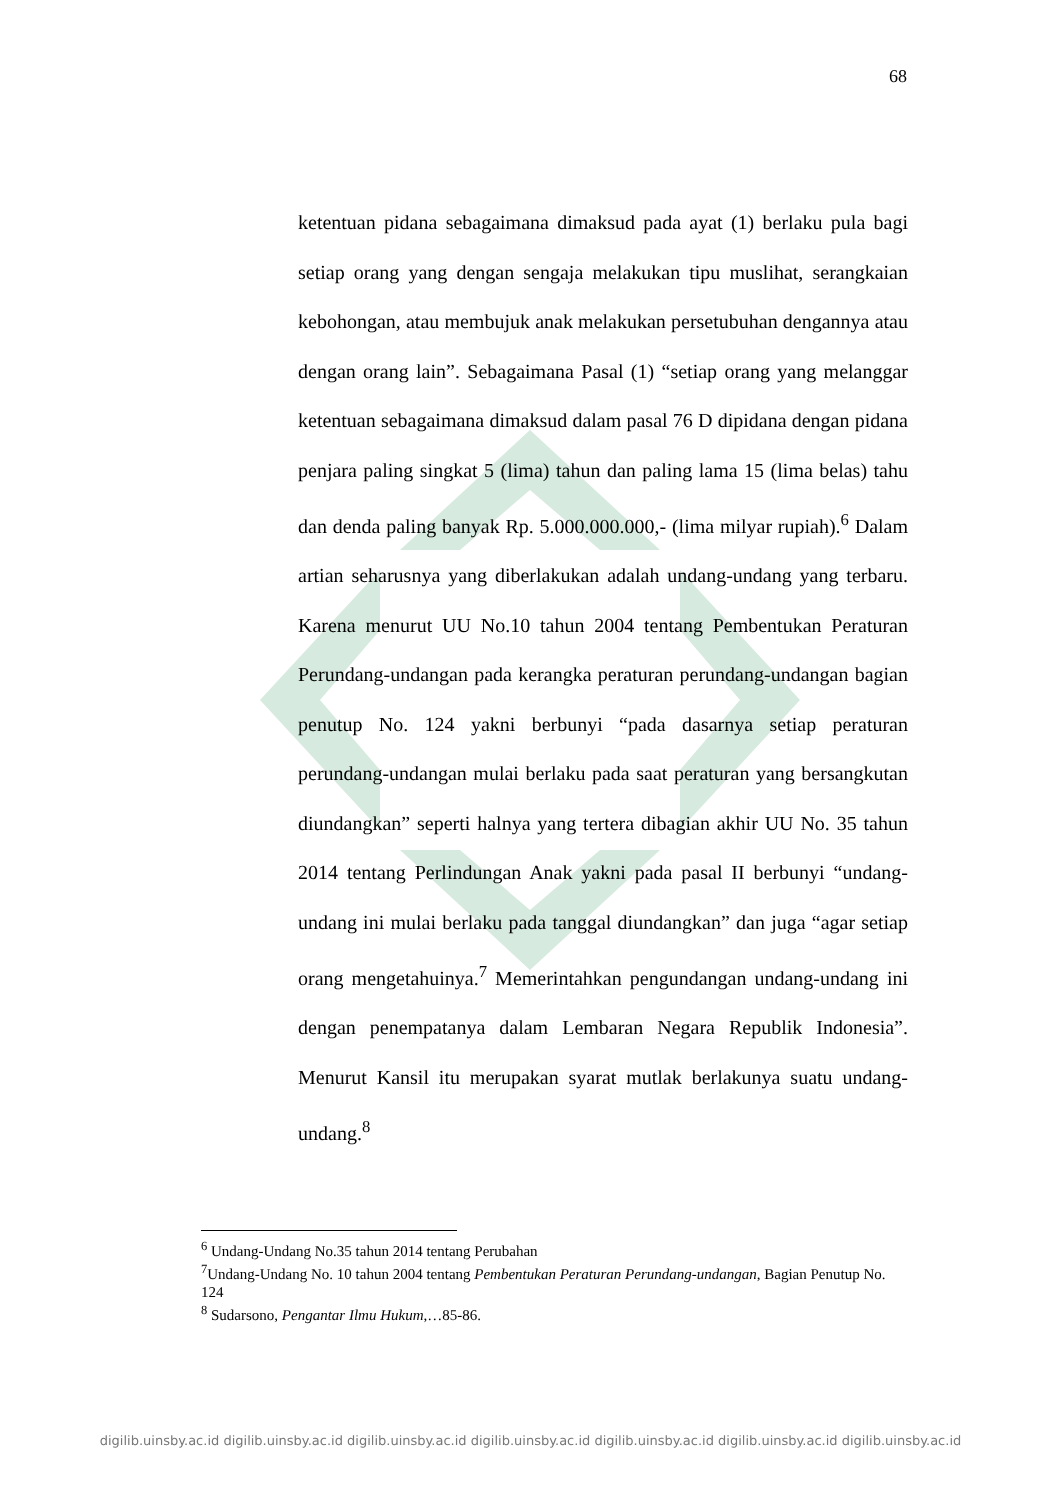68
ketentuan pidana sebagaimana dimaksud pada ayat (1) berlaku pula bagi setiap orang yang dengan sengaja melakukan tipu muslihat, serangkaian kebohongan, atau membujuk anak melakukan persetubuhan dengannya atau dengan orang lain”. Sebagaimana Pasal (1) “setiap orang yang melanggar ketentuan sebagaimana dimaksud dalam pasal 76 D dipidana dengan pidana penjara paling singkat 5 (lima) tahun dan paling lama 15 (lima belas) tahu dan denda paling banyak Rp. 5.000.000.000,- (lima milyar rupiah).<sup>6</sup> Dalam artian seharusnya yang diberlakukan adalah undang-undang yang terbaru. Karena menurut UU No.10 tahun 2004 tentang Pembentukan Peraturan Perundang-undangan pada kerangka peraturan perundang-undangan bagian penutup No. 124 yakni berbunyi “pada dasarnya setiap peraturan perundang-undangan mulai berlaku pada saat peraturan yang bersangkutan diundangkan” seperti halnya yang tertera dibagian akhir UU No. 35 tahun 2014 tentang Perlindungan Anak yakni pada pasal II berbunyi “undang-undang ini mulai berlaku pada tanggal diundangkan” dan juga “agar setiap orang mengetahuinya.<sup>7</sup> Memerintahkan pengundangan undang-undang ini dengan penempatanya dalam Lembaran Negara Republik Indonesia”. Menurut Kansil itu merupakan syarat mutlak berlakunya suatu undang-undang.<sup>8</sup>
<sup>6</sup> Undang-Undang No.35 tahun 2014 tentang Perubahan
<sup>7</sup> Undang-Undang No. 10 tahun 2004 tentang Pembentukan Peraturan Perundang-undangan, Bagian Penutup No. 124
<sup>8</sup> Sudarsono, Pengantar Ilmu Hukum,…85-86.
digilib.uinsby.ac.id digilib.uinsby.ac.id digilib.uinsby.ac.id digilib.uinsby.ac.id digilib.uinsby.ac.id digilib.uinsby.ac.id digilib.uinsby.ac.id